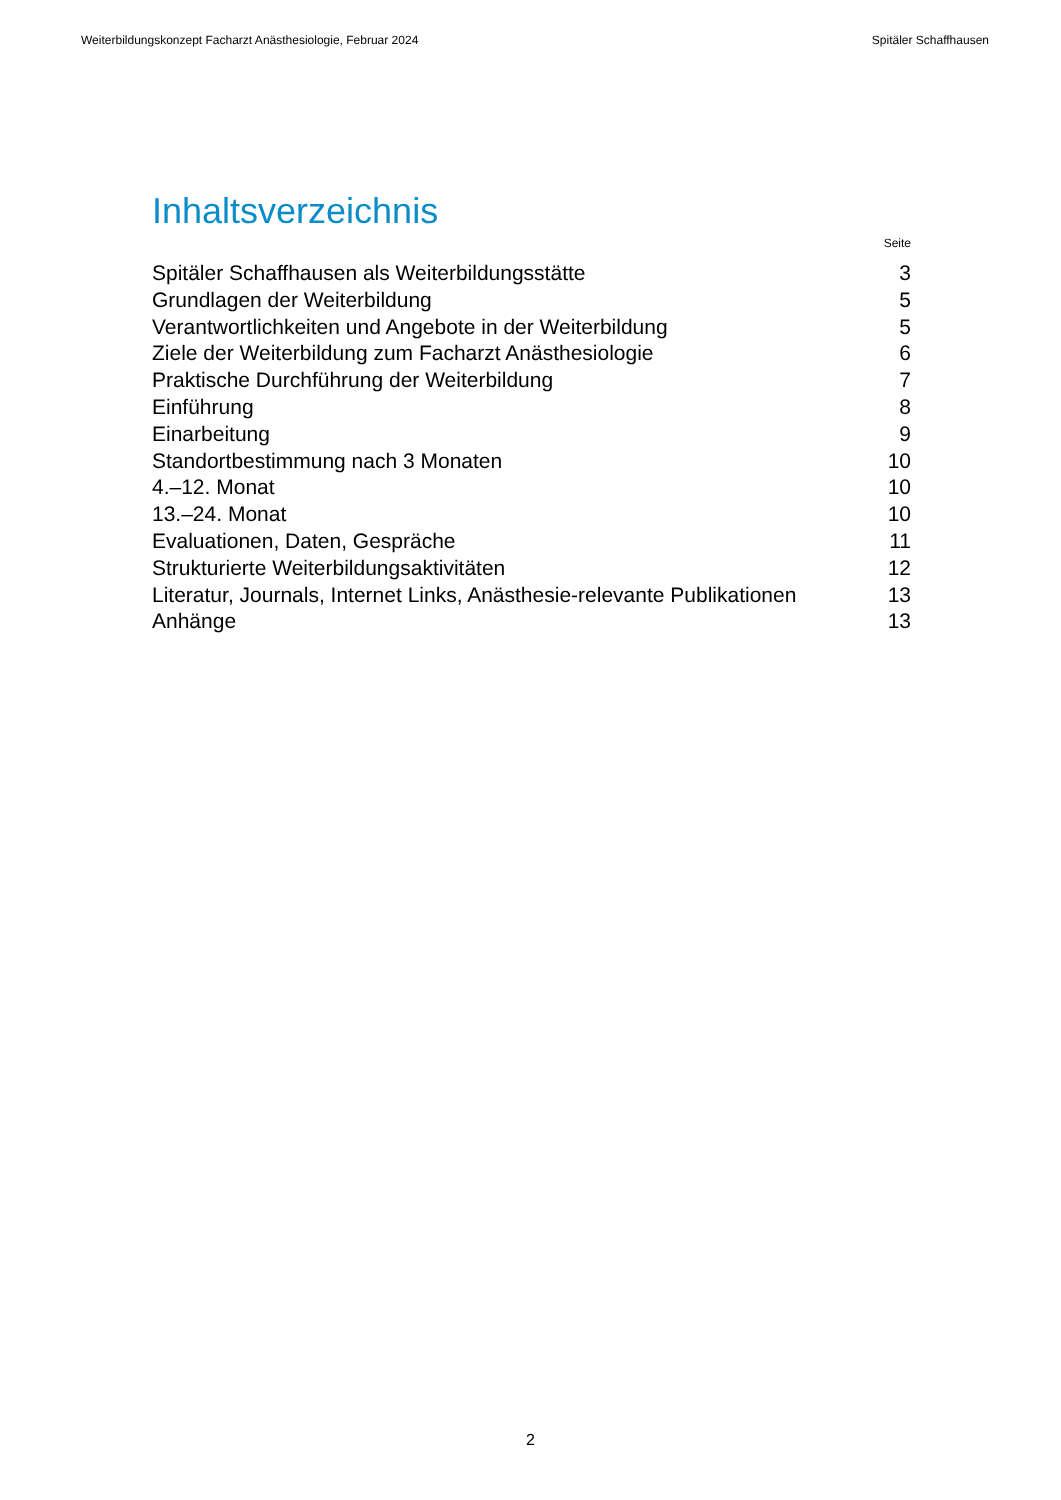Weiterbildungskonzept Facharzt Anästhesiologie, Februar 2024 Spitäler Schaffhausen
Inhaltsverzeichnis
Seite
Spitäler Schaffhausen als Weiterbildungsstätte 3
Grundlagen der Weiterbildung 5
Verantwortlichkeiten und Angebote in der Weiterbildung 5
Ziele der Weiterbildung zum Facharzt Anästhesiologie 6
Praktische Durchführung der Weiterbildung 7
Einführung 8
Einarbeitung 9
Standortbestimmung nach 3 Monaten 10
4.–12. Monat 10
13.–24. Monat 10
Evaluationen, Daten, Gespräche 11
Strukturierte Weiterbildungsaktivitäten 12
Literatur, Journals, Internet Links, Anästhesie-relevante Publikationen 13
Anhänge 13
2